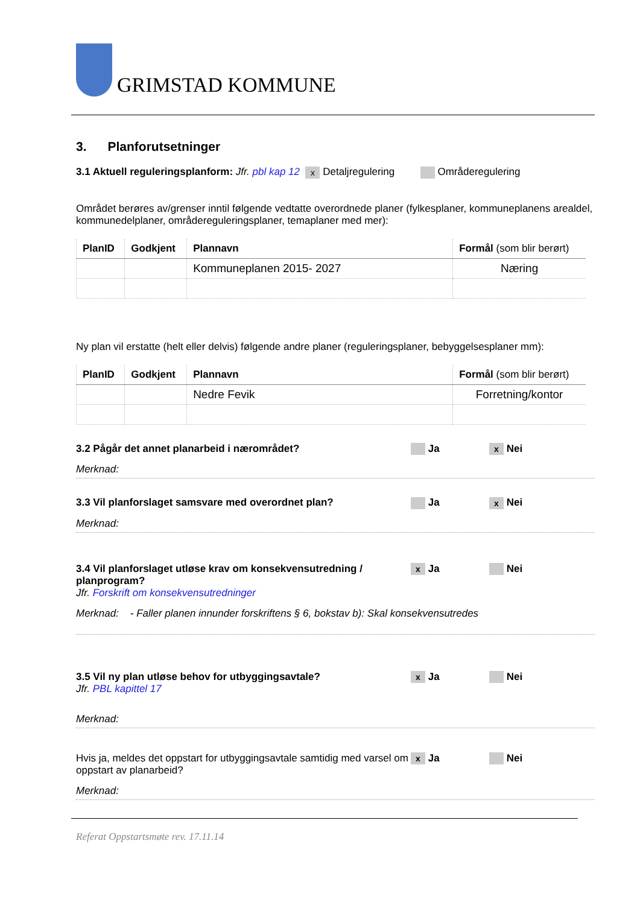GRIMSTAD KOMMUNE
3. Planforutsetninger
3.1 Aktuell reguleringsplanform: Jfr. pbl kap 12 x Detaljregulering Områderegulering
Området berøres av/grenser inntil følgende vedtatte overordnede planer (fylkesplaner, kommuneplanens arealdel, kommunedelplaner, områdereguleringsplaner, temaplaner med mer):
| PlanID | Godkjent | Plannavn | Formål (som blir berørt) |
| --- | --- | --- | --- |
| | | Kommuneplanen 2015- 2027 | Næring |
Ny plan vil erstatte (helt eller delvis) følgende andre planer (reguleringsplaner, bebyggelsesplaner mm):
| PlanID | Godkjent | Plannavn | Formål (som blir berørt) |
| --- | --- | --- | --- |
| | | Nedre Fevik | Forretning/kontor |
3.2 Pågår det annet planarbeid i nærområdet? Ja
x Nei
Merknad:
3.3 Vil planforslaget samsvare med overordnet plan? Ja
x Nei
Merknad:
3.4 Vil planforslaget utløse krav om konsekvensutredning / planprogram?
Jfr. Forskrift om konsekvensutredninger
x Ja Nei
Merknad: - Faller planen innunder forskriftens § 6, bokstav b): Skal konsekvensutredes
3.5 Vil ny plan utløse behov for utbyggingsavtale?
Jfr. PBL kapittel 17
x Ja Nei
Merknad:
Hvis ja, meldes det oppstart for utbyggingsavtale samtidig med varsel om oppstart av planarbeid?
x Ja Nei
Merknad:
Referat Oppstartsmøte rev. 17.11.14